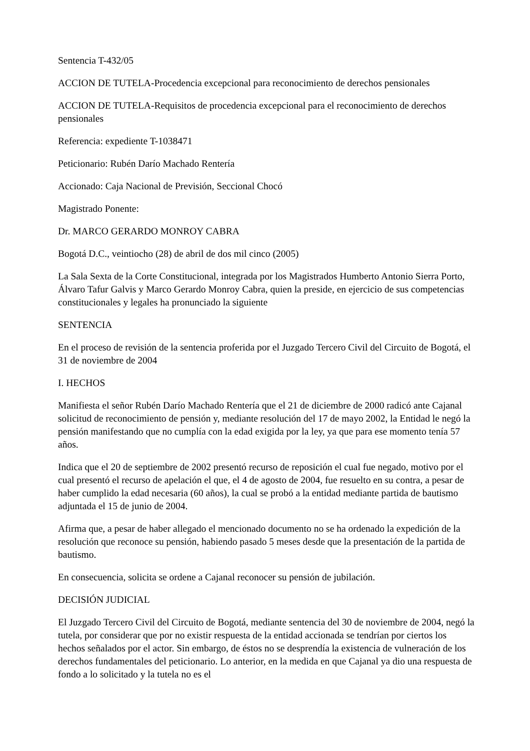Sentencia T-432/05
ACCION DE TUTELA-Procedencia excepcional para reconocimiento de derechos pensionales
ACCION DE TUTELA-Requisitos de procedencia excepcional para el reconocimiento de derechos pensionales
Referencia: expediente T-1038471
Peticionario: Rubén Darío Machado Rentería
Accionado: Caja Nacional de Previsión, Seccional Chocó
Magistrado Ponente:
Dr. MARCO GERARDO MONROY CABRA
Bogotá D.C., veintiocho (28) de abril de dos mil cinco (2005)
La Sala Sexta de la Corte Constitucional, integrada por los Magistrados Humberto Antonio Sierra Porto, Álvaro Tafur Galvis y Marco Gerardo Monroy Cabra, quien la preside, en ejercicio de sus competencias constitucionales y legales ha pronunciado la siguiente
SENTENCIA
En el proceso de revisión de la sentencia proferida por el Juzgado Tercero Civil del Circuito de Bogotá, el 31 de noviembre de 2004
I. HECHOS
Manifiesta el señor Rubén Darío Machado Rentería que el 21 de diciembre de 2000 radicó ante Cajanal solicitud de reconocimiento de pensión y, mediante resolución del 17 de mayo 2002, la Entidad le negó la pensión manifestando que no cumplía con la edad exigida por la ley, ya que para ese momento tenía 57 años.
Indica que el 20 de septiembre de 2002 presentó recurso de reposición el cual fue negado, motivo por el cual presentó el recurso de apelación el que, el 4 de agosto de 2004, fue resuelto en su contra, a pesar de haber cumplido la edad necesaria (60 años), la cual se probó a la entidad mediante partida de bautismo adjuntada el 15 de junio de 2004.
Afirma que, a pesar de haber allegado el mencionado documento no se ha ordenado la expedición de la resolución que reconoce su pensión, habiendo pasado 5 meses desde que la presentación de la partida de bautismo.
En consecuencia, solicita se ordene a Cajanal reconocer su pensión de jubilación.
DECISIÓN JUDICIAL
El Juzgado Tercero Civil del Circuito de Bogotá, mediante sentencia del 30 de noviembre de 2004, negó la tutela, por considerar que por no existir respuesta de la entidad accionada se tendrían por ciertos los hechos señalados por el actor. Sin embargo, de éstos no se desprendía la existencia de vulneración de los derechos fundamentales del peticionario. Lo anterior, en la medida en que Cajanal ya dio una respuesta de fondo a lo solicitado y la tutela no es el